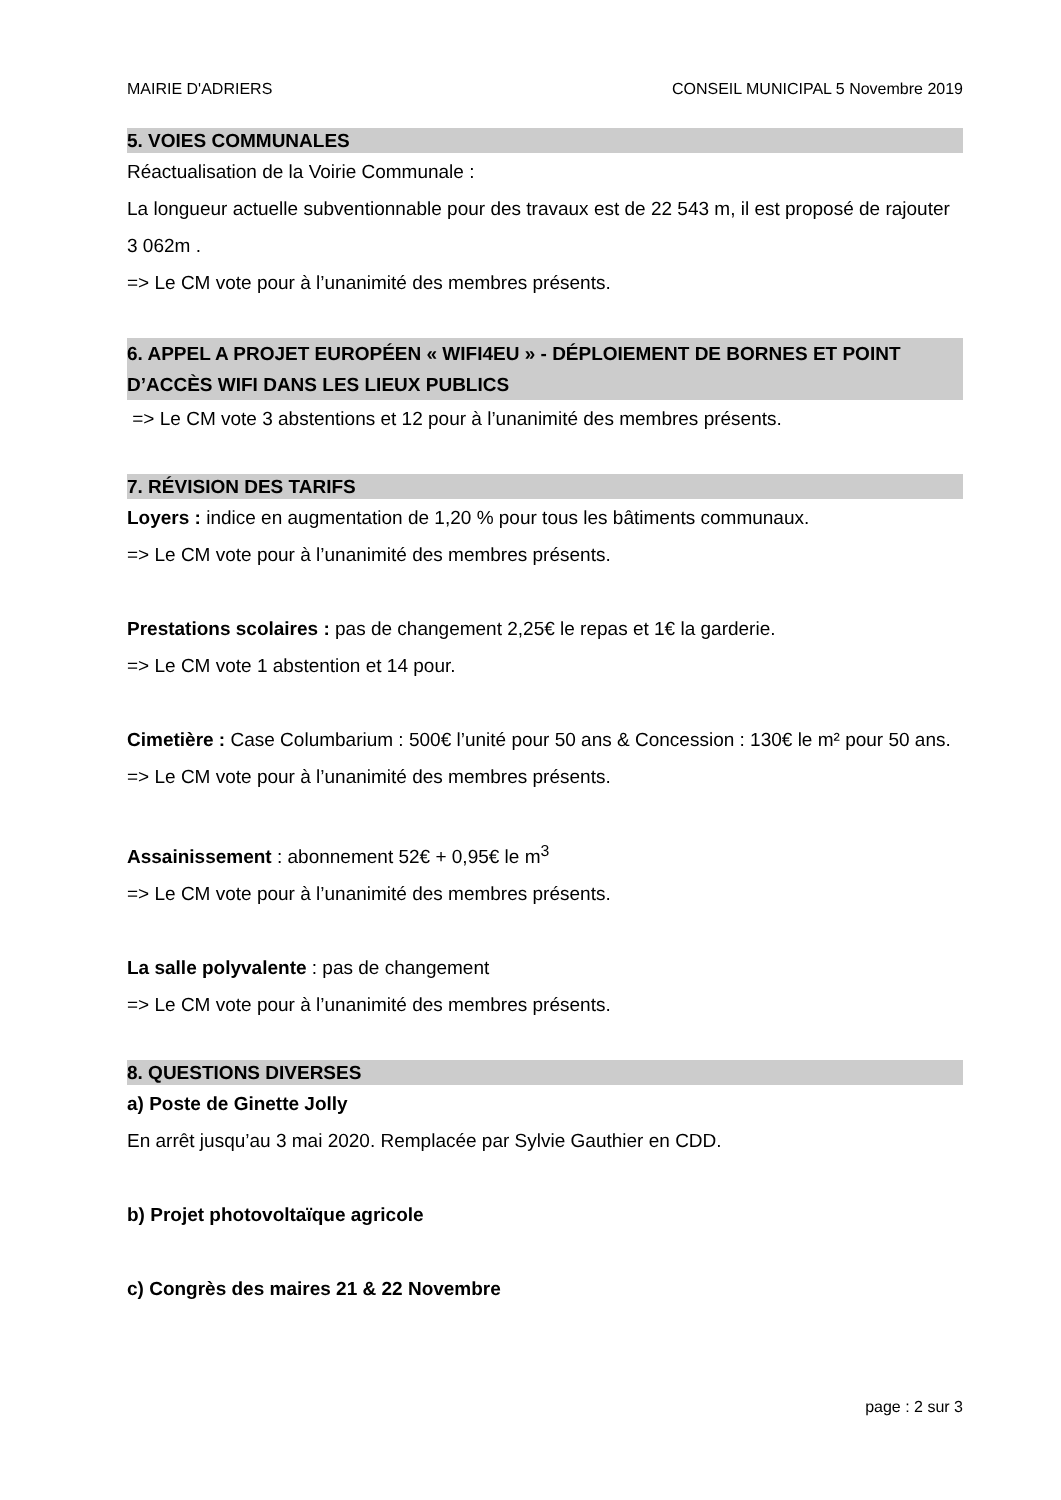MAIRIE D'ADRIERS CONSEIL MUNICIPAL 5 Novembre 2019
5. VOIES COMMUNALES
Réactualisation de la Voirie Communale :
La longueur actuelle subventionnable pour des travaux est de 22 543 m, il est proposé de rajouter 3 062m .
=> Le CM vote pour à l’unanimité des membres présents.
6. APPEL A PROJET EUROPÉEN « WIFI4EU » - DÉPLOIEMENT DE BORNES ET POINT D’ACCÈS WIFI DANS LES LIEUX PUBLICS
=> Le CM vote 3 abstentions et 12 pour à l’unanimité des membres présents.
7. RÉVISION DES TARIFS
Loyers : indice en augmentation de 1,20 % pour tous les bâtiments communaux.
=> Le CM vote pour à l’unanimité des membres présents.
Prestations scolaires : pas de changement 2,25€ le repas et 1€ la garderie.
=> Le CM vote 1 abstention et 14 pour.
Cimetière : Case Columbarium : 500€ l’unité pour 50 ans & Concession : 130€ le m² pour 50 ans.
=> Le CM vote pour à l’unanimité des membres présents.
Assainissement : abonnement 52€ + 0,95€ le m<sup>3</sup>
=> Le CM vote pour à l’unanimité des membres présents.
La salle polyvalente : pas de changement
=> Le CM vote pour à l’unanimité des membres présents.
8. QUESTIONS DIVERSES
a) Poste de Ginette Jolly
En arrêt jusqu’au 3 mai 2020. Remplacée par Sylvie Gauthier en CDD.
b) Projet photovoltaïque agricole
c) Congrès des maires 21 & 22 Novembre
page : 2 sur 3